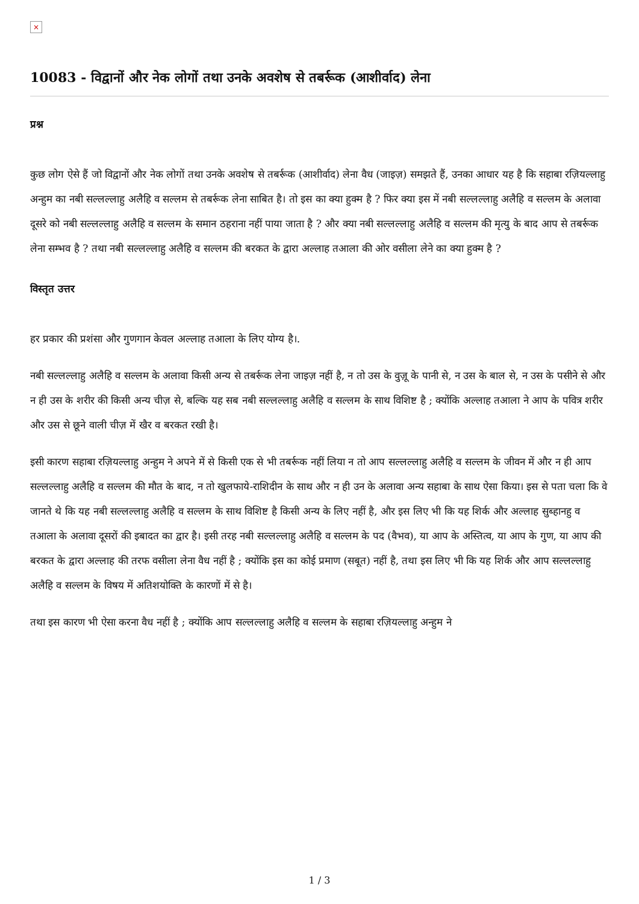×
10083 - विद्वानों और नेक लोगों तथा उनके अवशेष से तबर्रूक (आशीर्वाद) लेना
प्रश्न
कुछ लोग ऐसे हैं जो विद्वानों और नेक लोगों तथा उनके अवशेष से तबर्रूक (आशीर्वाद) लेना वैध (जाइज़) समझते हैं, उनका आधार यह है कि सहाबा रज़ियल्लाहु अन्हुम का नबी सल्लल्लाहु अलैहि व सल्लम से तबर्रूक लेना साबित है। तो इस का क्या हुक्म है ? फिर क्या इस में नबी सल्लल्लाहु अलैहि व सल्लम के अलावा दूसरे को नबी सल्लल्लाहु अलैहि व सल्लम के समान ठहराना नहीं पाया जाता है ? और क्या नबी सल्लल्लाहु अलैहि व सल्लम की मृत्यु के बाद आप से तबर्रूक लेना सम्भव है ? तथा नबी सल्लल्लाहु अलैहि व सल्लम की बरकत के द्वारा अल्लाह तआला की ओर वसीला लेने का क्या हुक्म है ?
विस्तृत उत्तर
हर प्रकार की प्रशंसा और गुणगान केवल अल्लाह तआला के लिए योग्य है।.
नबी सल्लल्लाहु अलैहि व सल्लम के अलावा किसी अन्य से तबर्रूक लेना जाइज़ नहीं है, न तो उस के वुज़ू के पानी से, न उस के बाल से, न उस के पसीने से और न ही उस के शरीर की किसी अन्य चीज़ से, बल्कि यह सब नबी सल्लल्लाहु अलैहि व सल्लम के साथ विशिष्ट है ; क्योंकि अल्लाह तआला ने आप के पवित्र शरीर और उस से छूने वाली चीज़ में खैर व बरकत रखी है।
इसी कारण सहाबा रज़ियल्लाहु अन्हुम ने अपने में से किसी एक से भी तबर्रूक नहीं लिया न तो आप सल्लल्लाहु अलैहि व सल्लम के जीवन में और न ही आप सल्लल्लाहु अलैहि व सल्लम की मौत के बाद, न तो खुलफाये-राशिदीन के साथ और न ही उन के अलावा अन्य सहाबा के साथ ऐसा किया। इस से पता चला कि वे जानते थे कि यह नबी सल्लल्लाहु अलैहि व सल्लम के साथ विशिष्ट है किसी अन्य के लिए नहीं है, और इस लिए भी कि यह शिर्क और अल्लाह सुब्हानहु व तआला के अलावा दूसरों की इबादत का द्वार है। इसी तरह नबी सल्लल्लाहु अलैहि व सल्लम के पद (वैभव), या आप के अस्तित्व, या आप के गुण, या आप की बरकत के द्वारा अल्लाह की तरफ वसीला लेना वैध नहीं है ; क्योंकि इस का कोई प्रमाण (सबूत) नहीं है, तथा इस लिए भी कि यह शिर्क और आप सल्लल्लाहु अलैहि व सल्लम के विषय में अतिशयोक्ति के कारणों में से है।
तथा इस कारण भी ऐसा करना वैध नहीं है ; क्योंकि आप सल्लल्लाहु अलैहि व सल्लम के सहाबा रज़ियल्लाहु अन्हुम ने
1 / 3